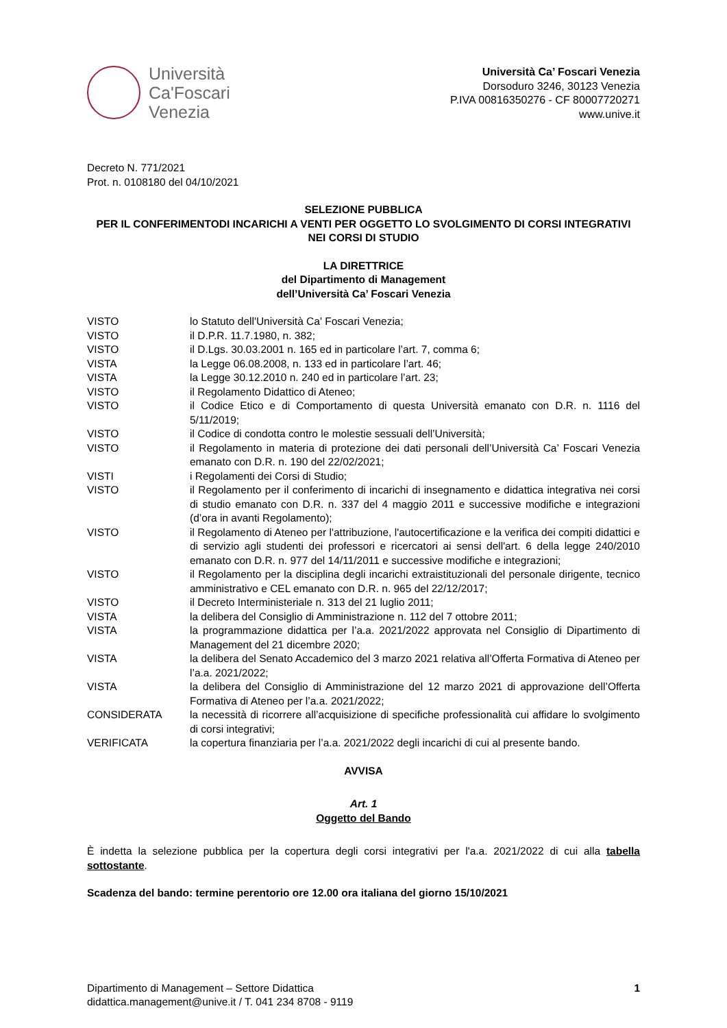Università
Ca'Foscari
Venezia
Università Ca’ Foscari Venezia
Dorsoduro 3246, 30123 Venezia
P.IVA 00816350276 - CF 80007720271
www.unive.it
Decreto N. 771/2021
Prot. n. 0108180 del 04/10/2021
SELEZIONE PUBBLICA
PER IL CONFERIMENTODI INCARICHI A VENTI PER OGGETTO LO SVOLGIMENTO DI CORSI INTEGRATIVI NEI CORSI DI STUDIO
LA DIRETTRICE
del Dipartimento di Management
dell’Università Ca’ Foscari Venezia
| VISTO | lo Statuto dell'Università Ca' Foscari Venezia; |
| VISTO | il D.P.R. 11.7.1980, n. 382; |
| VISTO | il D.Lgs. 30.03.2001 n. 165 ed in particolare l’art. 7, comma 6; |
| VISTA | la Legge 06.08.2008, n. 133 ed in particolare l’art. 46; |
| VISTA | la Legge 30.12.2010 n. 240 ed in particolare l’art. 23; |
| VISTO | il Regolamento Didattico di Ateneo; |
| VISTO | il Codice Etico e di Comportamento di questa Università emanato con D.R. n. 1116 del 5/11/2019; |
| VISTO | il Codice di condotta contro le molestie sessuali dell’Università; |
| VISTO | il Regolamento in materia di protezione dei dati personali dell’Università Ca’ Foscari Venezia emanato con D.R. n. 190 del 22/02/2021; |
| VISTI | i Regolamenti dei Corsi di Studio; |
| VISTO | il Regolamento per il conferimento di incarichi di insegnamento e didattica integrativa nei corsi di studio emanato con D.R. n. 337 del 4 maggio 2011 e successive modifiche e integrazioni (d’ora in avanti Regolamento); |
| VISTO | il Regolamento di Ateneo per l'attribuzione, l'autocertificazione e la verifica dei compiti didattici e di servizio agli studenti dei professori e ricercatori ai sensi dell'art. 6 della legge 240/2010 emanato con D.R. n. 977 del 14/11/2011 e successive modifiche e integrazioni; |
| VISTO | il Regolamento per la disciplina degli incarichi extraistituzionali del personale dirigente, tecnico amministrativo e CEL emanato con D.R. n. 965 del 22/12/2017; |
| VISTO | il Decreto Interministeriale n. 313 del 21 luglio 2011; |
| VISTA | la delibera del Consiglio di Amministrazione n. 112 del 7 ottobre 2011; |
| VISTA | la programmazione didattica per l’a.a. 2021/2022 approvata nel Consiglio di Dipartimento di Management del 21 dicembre 2020; |
| VISTA | la delibera del Senato Accademico del 3 marzo 2021 relativa all’Offerta Formativa di Ateneo per l’a.a. 2021/2022; |
| VISTA | la delibera del Consiglio di Amministrazione del 12 marzo 2021 di approvazione dell’Offerta Formativa di Ateneo per l’a.a. 2021/2022; |
| CONSIDERATA | la necessità di ricorrere all’acquisizione di specifiche professionalità cui affidare lo svolgimento di corsi integrativi; |
| VERIFICATA | la copertura finanziaria per l’a.a. 2021/2022 degli incarichi di cui al presente bando. |
AVVISA
Art. 1
Oggetto del Bando
È indetta la selezione pubblica per la copertura degli corsi integrativi per l'a.a. 2021/2022 di cui alla tabella sottostante.
Scadenza del bando: termine perentorio ore 12.00 ora italiana del giorno 15/10/2021
Dipartimento di Management – Settore Didattica
didattica.management@unive.it / T. 041 234 8708 - 9119
1